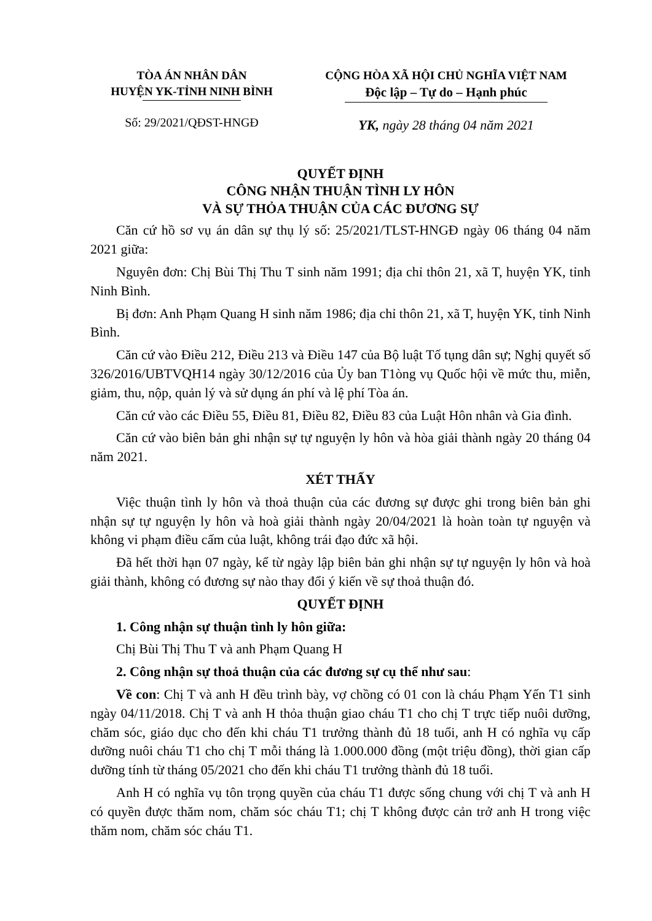TÒA ÁN NHÂN DÂN
HUYỆN YK-TỈNH NINH BÌNH
Số: 29/2021/QĐST-HNGĐ
CỘNG HÒA XÃ HỘI CHỦ NGHĨA VIỆT NAM
Độc lập – Tự do – Hạnh phúc
YK, ngày 28 tháng 04 năm 2021
QUYẾT ĐỊNH
CÔNG NHẬN THUẬN TÌNH LY HÔN
VÀ SỰ THỎA THUẬN CỦA CÁC ĐƯƠNG SỰ
Căn cứ hồ sơ vụ án dân sự thụ lý số: 25/2021/TLST-HNGĐ ngày 06 tháng 04 năm 2021 giữa:
Nguyên đơn: Chị Bùi Thị Thu T sinh năm 1991; địa chỉ thôn 21, xã T, huyện YK, tỉnh Ninh Bình.
Bị đơn: Anh Phạm Quang H sinh năm 1986; địa chỉ thôn 21, xã T, huyện YK, tỉnh Ninh Bình.
Căn cứ vào Điều 212, Điều 213 và Điều 147 của Bộ luật Tố tụng dân sự; Nghị quyết số 326/2016/UBTVQH14 ngày 30/12/2016 của Ủy ban T1òng vụ Quốc hội về mức thu, miễn, giảm, thu, nộp, quản lý và sử dụng án phí và lệ phí Tòa án.
Căn cứ vào các Điều 55, Điều 81, Điều 82, Điều 83 của Luật Hôn nhân và Gia đình.
Căn cứ vào biên bản ghi nhận sự tự nguyện ly hôn và hòa giải thành ngày 20 tháng 04 năm 2021.
XÉT THẤY
Việc thuận tình ly hôn và thoả thuận của các đương sự được ghi trong biên bản ghi nhận sự tự nguyện ly hôn và hoà giải thành ngày 20/04/2021 là hoàn toàn tự nguyện và không vi phạm điều cấm của luật, không trái đạo đức xã hội.
Đã hết thời hạn 07 ngày, kể từ ngày lập biên bản ghi nhận sự tự nguyện ly hôn và hoà giải thành, không có đương sự nào thay đổi ý kiến về sự thoả thuận đó.
QUYẾT ĐỊNH
1. Công nhận sự thuận tình ly hôn giữa:
Chị Bùi Thị Thu T và anh Phạm Quang H
2. Công nhận sự thoả thuận của các đương sự cụ thể như sau:
Về con: Chị T và anh H đều trình bày, vợ chồng có 01 con là cháu Phạm Yến T1 sinh ngày 04/11/2018. Chị T và anh H thỏa thuận giao cháu T1 cho chị T trực tiếp nuôi dưỡng, chăm sóc, giáo dục cho đến khi cháu T1 trưởng thành đủ 18 tuổi, anh H có nghĩa vụ cấp dưỡng nuôi cháu T1 cho chị T mỗi tháng là 1.000.000 đồng (một triệu đồng), thời gian cấp dưỡng tính từ tháng 05/2021 cho đến khi cháu T1 trưởng thành đủ 18 tuổi.
Anh H có nghĩa vụ tôn trọng quyền của cháu T1 được sống chung với chị T và anh H có quyền được thăm nom, chăm sóc cháu T1; chị T không được cản trở anh H trong việc thăm nom, chăm sóc cháu T1.